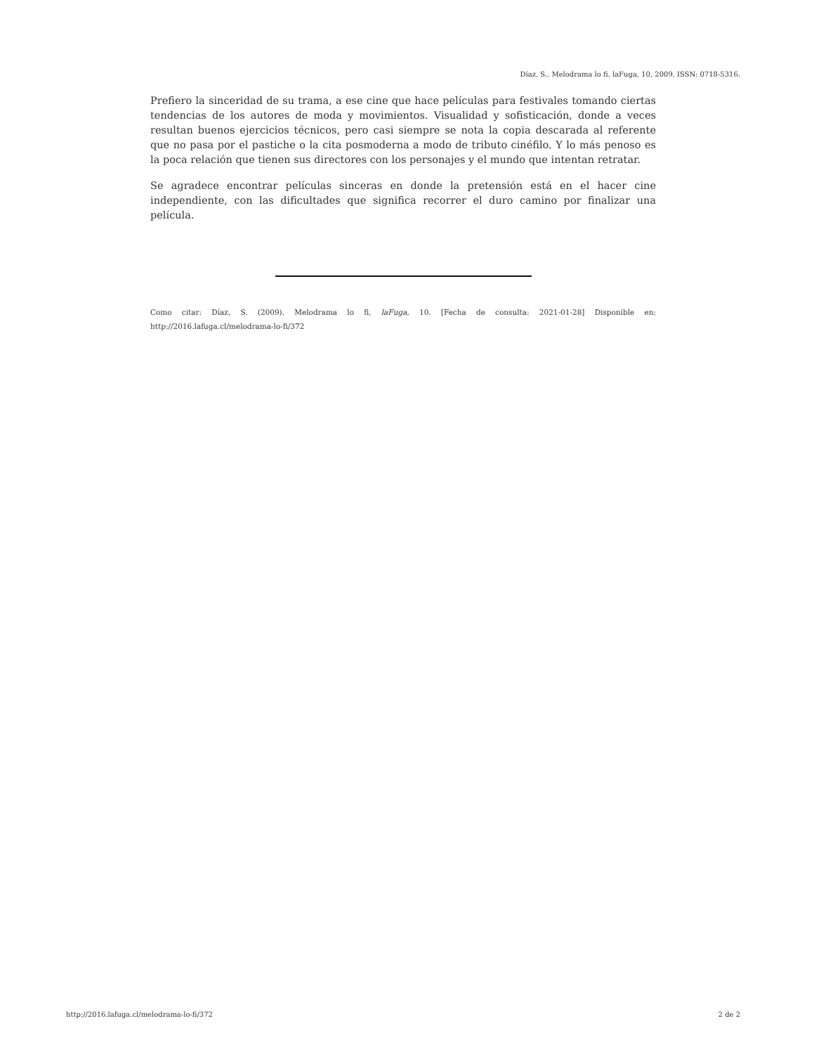Díaz, S.. Melodrama lo fi. laFuga, 10, 2009, ISSN: 0718-5316.
Prefiero la sinceridad de su trama, a ese cine que hace películas para festivales tomando ciertas tendencias de los autores de moda y movimientos. Visualidad y sofisticación, donde a veces resultan buenos ejercicios técnicos, pero casi siempre se nota la copia descarada al referente que no pasa por el pastiche o la cita posmoderna a modo de tributo cinéfilo. Y lo más penoso es la poca relación que tienen sus directores con los personajes y el mundo que intentan retratar.
Se agradece encontrar películas sinceras en donde la pretensión está en el hacer cine independiente, con las dificultades que significa recorrer el duro camino por finalizar una película.
Como citar: Díaz, S. (2009). Melodrama lo fi, laFuga, 10. [Fecha de consulta: 2021-01-28] Disponible en: http://2016.lafuga.cl/melodrama-lo-fi/372
http://2016.lafuga.cl/melodrama-lo-fi/372 2 de 2